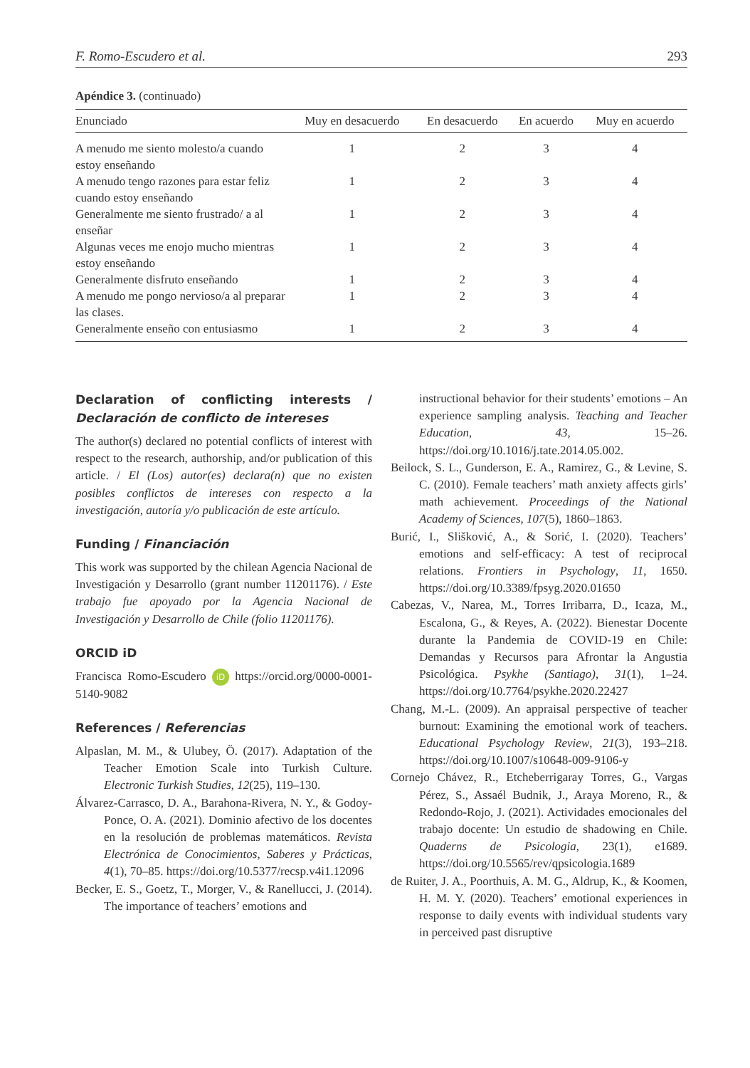F. Romo-Escudero et al. 293
Apéndice 3. (continuado)
| Enunciado | Muy en desacuerdo | En desacuerdo | En acuerdo | Muy en acuerdo |
| --- | --- | --- | --- | --- |
| A menudo me siento molesto/a cuando estoy enseñando | 1 | 2 | 3 | 4 |
| A menudo tengo razones para estar feliz cuando estoy enseñando | 1 | 2 | 3 | 4 |
| Generalmente me siento frustrado/ a al enseñar | 1 | 2 | 3 | 4 |
| Algunas veces me enojo mucho mientras estoy enseñando | 1 | 2 | 3 | 4 |
| Generalmente disfruto enseñando | 1 | 2 | 3 | 4 |
| A menudo me pongo nervioso/a al preparar las clases. | 1 | 2 | 3 | 4 |
| Generalmente enseño con entusiasmo | 1 | 2 | 3 | 4 |
Declaration of conflicting interests / Declaración de conflicto de intereses
The author(s) declared no potential conflicts of interest with respect to the research, authorship, and/or publication of this article. / El (Los) autor(es) declara(n) que no existen posibles conflictos de intereses con respecto a la investigación, autoría y/o publicación de este artículo.
Funding / Financiación
This work was supported by the chilean Agencia Nacional de Investigación y Desarrollo (grant number 11201176). / Este trabajo fue apoyado por la Agencia Nacional de Investigación y Desarrollo de Chile (folio 11201176).
ORCID iD
Francisca Romo-Escudero iD https://orcid.org/0000-0001-5140-9082
References / Referencias
Alpaslan, M. M., & Ulubey, Ö. (2017). Adaptation of the Teacher Emotion Scale into Turkish Culture. Electronic Turkish Studies, 12(25), 119–130.
Álvarez-Carrasco, D. A., Barahona-Rivera, N. Y., & Godoy-Ponce, O. A. (2021). Dominio afectivo de los docentes en la resolución de problemas matemáticos. Revista Electrónica de Conocimientos, Saberes y Prácticas, 4(1), 70–85. https://doi.org/10.5377/recsp.v4i1.12096
Becker, E. S., Goetz, T., Morger, V., & Ranellucci, J. (2014). The importance of teachers’ emotions and
instructional behavior for their students’ emotions – An experience sampling analysis. Teaching and Teacher Education, 43, 15–26. https://doi.org/10.1016/j.tate.2014.05.002.
Beilock, S. L., Gunderson, E. A., Ramirez, G., & Levine, S. C. (2010). Female teachers’ math anxiety affects girls’ math achievement. Proceedings of the National Academy of Sciences, 107(5), 1860–1863.
Burić, I., Slišković, A., & Sorić, I. (2020). Teachers’ emotions and self-efficacy: A test of reciprocal relations. Frontiers in Psychology, 11, 1650. https://doi.org/10.3389/fpsyg.2020.01650
Cabezas, V., Narea, M., Torres Irribarra, D., Icaza, M., Escalona, G., & Reyes, A. (2022). Bienestar Docente durante la Pandemia de COVID-19 en Chile: Demandas y Recursos para Afrontar la Angustia Psicológica. Psykhe (Santiago), 31(1), 1–24. https://doi.org/10.7764/psykhe.2020.22427
Chang, M.-L. (2009). An appraisal perspective of teacher burnout: Examining the emotional work of teachers. Educational Psychology Review, 21(3), 193–218. https://doi.org/10.1007/s10648-009-9106-y
Cornejo Chávez, R., Etcheberrigaray Torres, G., Vargas Pérez, S., Assaél Budnik, J., Araya Moreno, R., & Redondo-Rojo, J. (2021). Actividades emocionales del trabajo docente: Un estudio de shadowing en Chile. Quaderns de Psicologia, 23(1), e1689. https://doi.org/10.5565/rev/qpsicologia.1689
de Ruiter, J. A., Poorthuis, A. M. G., Aldrup, K., & Koomen, H. M. Y. (2020). Teachers’ emotional experiences in response to daily events with individual students vary in perceived past disruptive